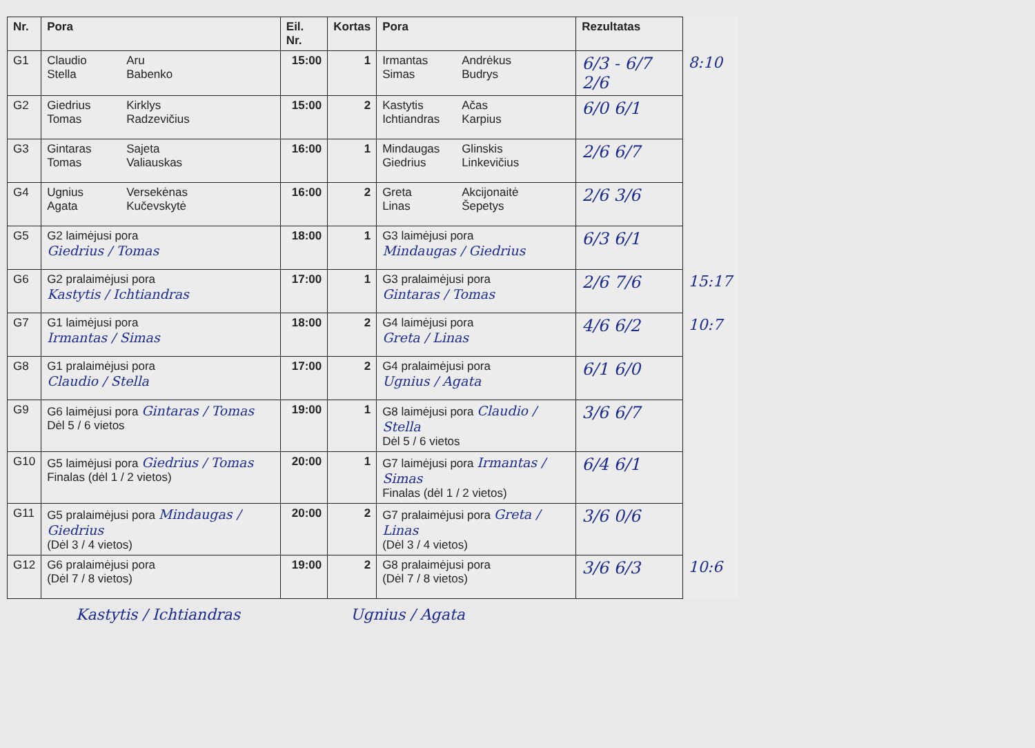| Nr. | Pora | Eil. Nr. | Kortas | Pora | Rezultatas | |
| --- | --- | --- | --- | --- | --- | --- |
| G1 | Claudio Aru Stella Babenko | 15:00 | 1 | Irmantas Andrėkus Simas Budrys | 6/3 - 6/7 2/6 | 8:10 |
| G2 | Giedrius Kirklys Tomas Radzevičius | 15:00 | 2 | Kastytis Ačas Ichtiandras Karpius | 6/0 6/1 | |
| G3 | Gintaras Sajeta Tomas Valiauskas | 16:00 | 1 | Mindaugas Glinskis Giedrius Linkevičius | 2/6 6/7 | |
| G4 | Ugnius Versekėnas Agata Kučevskytė | 16:00 | 2 | Greta Akcijonaitė Linas Šepetys | 2/6 3/6 | |
| G5 | G2 laimėjusi pora Giedrius / Tomas | 18:00 | 1 | G3 laimėjusi pora Mindaugas / Giedrius | 6/3 6/1 | |
| G6 | G2 pralaimėjusi pora Kastytis / Ichtiandras | 17:00 | 1 | G3 pralaimėjusi pora Gintaras / Tomas | 2/6 7/6 | 15:17 |
| G7 | G1 laimėjusi pora Irmantas / Simas | 18:00 | 2 | G4 laimėjusi pora Greta / Linas | 4/6 6/2 | 10:7 |
| G8 | G1 pralaimėjusi pora Claudio / Stella | 17:00 | 2 | G4 pralaimėjusi pora Ugnius / Agata | 6/1 6/0 | |
| G9 | G6 laimėjusi pora Gintaras / Tomas Dėl 5 / 6 vietos | 19:00 | 1 | G8 laimėjusi pora Claudio / Stella Dėl 5 / 6 vietos | 3/6 6/7 | |
| G10 | G5 laimėjusi pora Giedrius / Tomas Finalas (dėl 1 / 2 vietos) | 20:00 | 1 | G7 laimėjusi pora Irmantas / Simas Finalas (dėl 1 / 2 vietos) | 6/4 6/1 | |
| G11 | G5 pralaimėjusi pora Mindaugas / Giedrius (Dėl 3 / 4 vietos) | 20:00 | 2 | G7 pralaimėjusi pora Greta / Linas (Dėl 3 / 4 vietos) | 3/6 0/6 | |
| G12 | G6 pralaimėjusi pora (Dėl 7 / 8 vietos) | 19:00 | 2 | G8 pralaimėjusi pora (Dėl 7 / 8 vietos) | 3/6 6/3 | 10:6 |
Kastytis / Ichtiandras Ugnius / Agata